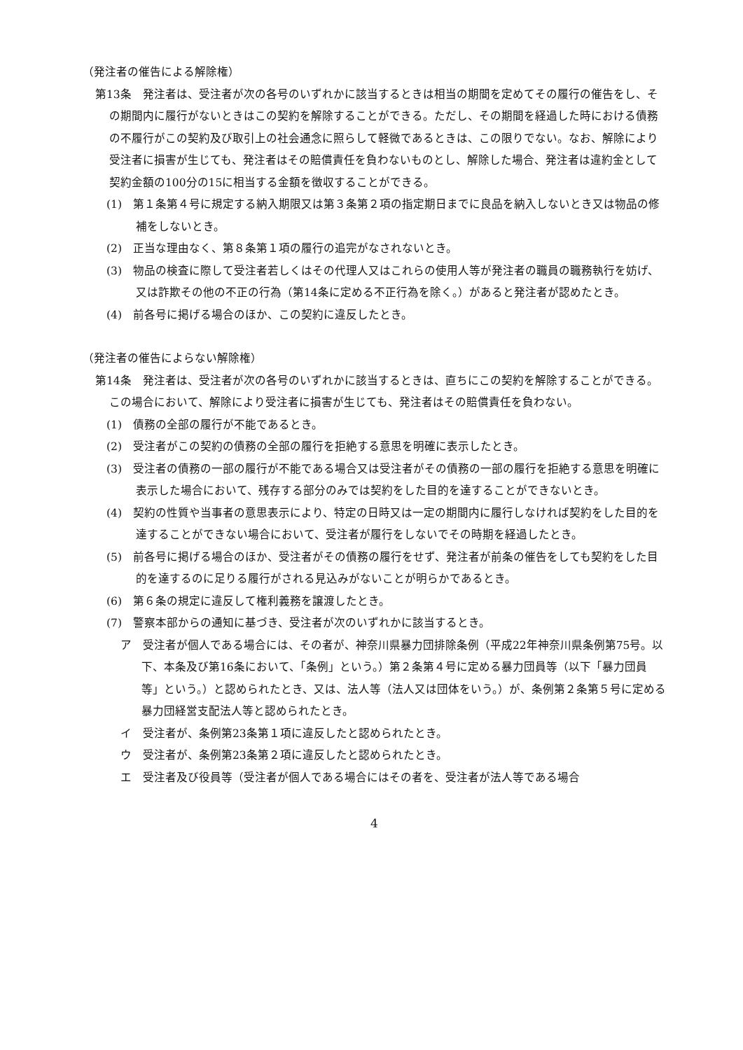（発注者の催告による解除権）
第13条　発注者は、受注者が次の各号のいずれかに該当するときは相当の期間を定めてその履行の催告をし、その期間内に履行がないときはこの契約を解除することができる。ただし、その期間を経過した時における債務の不履行がこの契約及び取引上の社会通念に照らして軽微であるときは、この限りでない。なお、解除により受注者に損害が生じても、発注者はその賠償責任を負わないものとし、解除した場合、発注者は違約金として契約金額の100分の15に相当する金額を徴収することができる。
(1)　第１条第４号に規定する納入期限又は第３条第２項の指定期日までに良品を納入しないとき又は物品の修補をしないとき。
(2)　正当な理由なく、第８条第１項の履行の追完がなされないとき。
(3)　物品の検査に際して受注者若しくはその代理人又はこれらの使用人等が発注者の職員の職務執行を妨げ、又は詐欺その他の不正の行為（第14条に定める不正行為を除く。）があると発注者が認めたとき。
(4)　前各号に掲げる場合のほか、この契約に違反したとき。
（発注者の催告によらない解除権）
第14条　発注者は、受注者が次の各号のいずれかに該当するときは、直ちにこの契約を解除することができる。この場合において、解除により受注者に損害が生じても、発注者はその賠償責任を負わない。
(1)　債務の全部の履行が不能であるとき。
(2)　受注者がこの契約の債務の全部の履行を拒絶する意思を明確に表示したとき。
(3)　受注者の債務の一部の履行が不能である場合又は受注者がその債務の一部の履行を拒絶する意思を明確に表示した場合において、残存する部分のみでは契約をした目的を達することができないとき。
(4)　契約の性質や当事者の意思表示により、特定の日時又は一定の期間内に履行しなければ契約をした目的を達することができない場合において、受注者が履行をしないでその時期を経過したとき。
(5)　前各号に掲げる場合のほか、受注者がその債務の履行をせず、発注者が前条の催告をしても契約をした目的を達するのに足りる履行がされる見込みがないことが明らかであるとき。
(6)　第６条の規定に違反して権利義務を譲渡したとき。
(7)　警察本部からの通知に基づき、受注者が次のいずれかに該当するとき。
ア　受注者が個人である場合には、その者が、神奈川県暴力団排除条例（平成22年神奈川県条例第75号。以下、本条及び第16条において、「条例」という。）第２条第４号に定める暴力団員等（以下「暴力団員等」という。）と認められたとき、又は、法人等（法人又は団体をいう。）が、条例第２条第５号に定める暴力団経営支配法人等と認められたとき。
イ　受注者が、条例第23条第１項に違反したと認められたとき。
ウ　受注者が、条例第23条第２項に違反したと認められたとき。
エ　受注者及び役員等（受注者が個人である場合にはその者を、受注者が法人等である場合
4